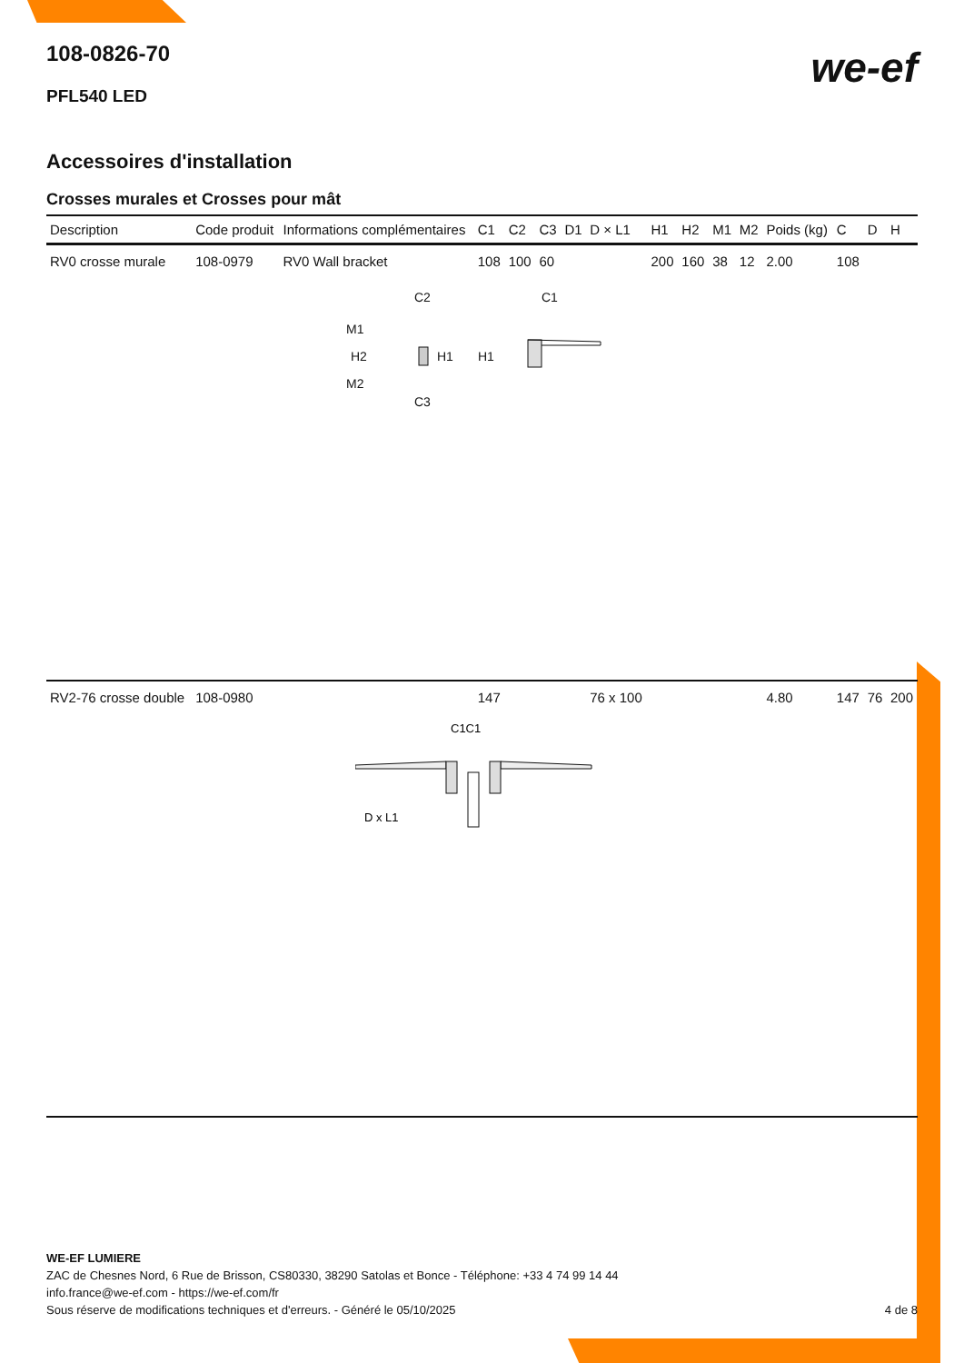108-0826-70
PFL540 LED
we-ef
Accessoires d'installation
Crosses murales et Crosses pour mât
| Description | Code produit | Informations complémentaires | C1 | C2 | C3 | D1 | D × L1 | H1 | H2 | M1 | M2 | Poids (kg) | C | D | H |
| --- | --- | --- | --- | --- | --- | --- | --- | --- | --- | --- | --- | --- | --- | --- | --- |
| RV0 crosse murale | 108-0979 | RV0 Wall bracket | 108 | 100 | 60 | | | 200 | 160 | 38 | 12 | 2.00 | 108 | | |
| C2 C1 M1 H2 H1 H1 M2 C3 | | | | | | | | | | | | | | | |
| RV2-76 crosse double | 108-0980 | | 147 | | | | 76 x 100 | | | | | 4.80 | 147 | 76 | 200 |
| C1C1 D x L1 | | | | | | | | | | | | | | | |
WE-EF LUMIERE
ZAC de Chesnes Nord, 6 Rue de Brisson, CS80330, 38290 Satolas et Bonce - Téléphone: +33 4 74 99 14 44
info.france@we-ef.com - https://we-ef.com/fr
Sous réserve de modifications techniques et d'erreurs. - Généré le 05/10/2025 4 de 8